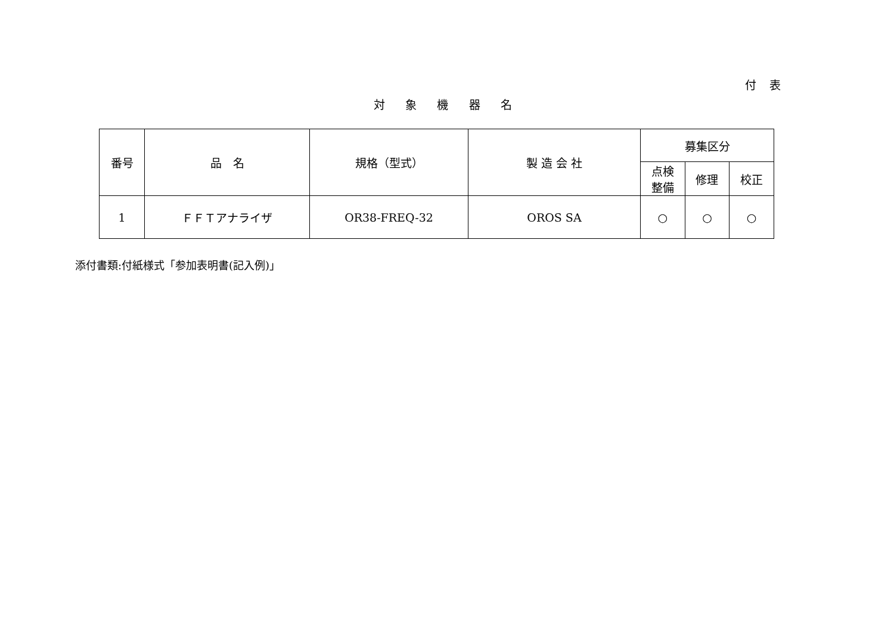付 表
対 象 機 器 名
| 番号 | 品 名 | 規格（型式） | 製 造 会 社 | 募集区分 | | |
| --- | --- | --- | --- | --- | --- | --- |
| | | | | 点検 整備 | 修理 | 校正 |
| 1 | ＦＦＴアナライザ | OR38-FREQ-32 | OROS SA | ○ | ○ | ○ |
添付書類:付紙様式「参加表明書(記入例)」